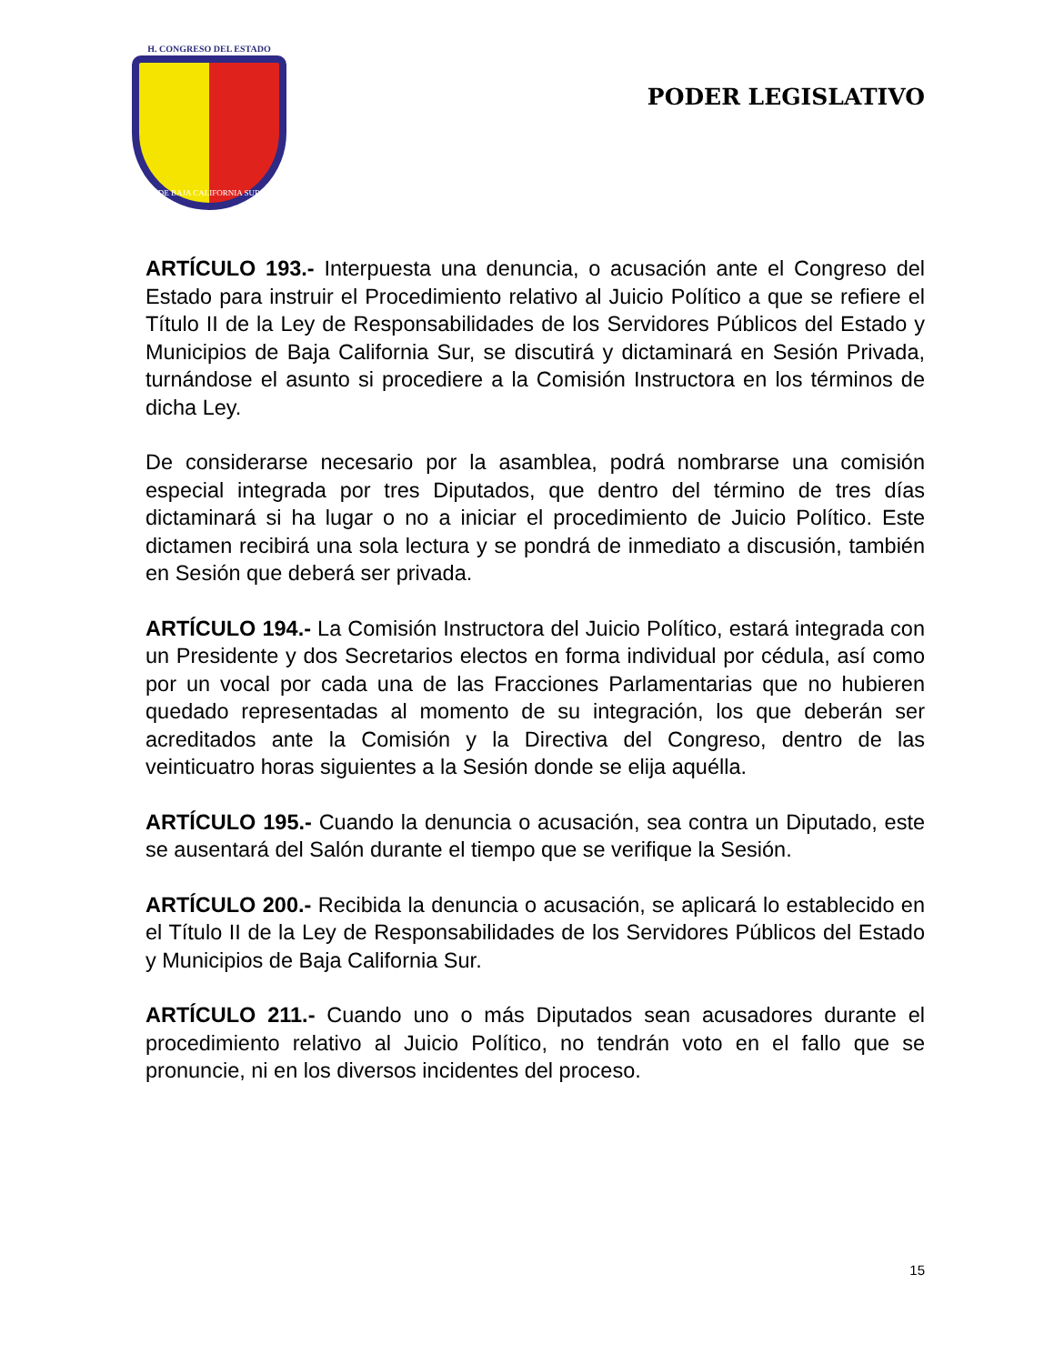H. CONGRESO DEL ESTADO
DE BAJA CALIFORNIA SUR
PODER LEGISLATIVO
ARTÍCULO 193.- Interpuesta una denuncia, o acusación ante el Congreso del Estado para instruir el Procedimiento relativo al Juicio Político a que se refiere el Título II de la Ley de Responsabilidades de los Servidores Públicos del Estado y Municipios de Baja California Sur, se discutirá y dictaminará en Sesión Privada, turnándose el asunto si procediere a la Comisión Instructora en los términos de dicha Ley.
De considerarse necesario por la asamblea, podrá nombrarse una comisión especial integrada por tres Diputados, que dentro del término de tres días dictaminará si ha lugar o no a iniciar el procedimiento de Juicio Político. Este dictamen recibirá una sola lectura y se pondrá de inmediato a discusión, también en Sesión que deberá ser privada.
ARTÍCULO 194.- La Comisión Instructora del Juicio Político, estará integrada con un Presidente y dos Secretarios electos en forma individual por cédula, así como por un vocal por cada una de las Fracciones Parlamentarias que no hubieren quedado representadas al momento de su integración, los que deberán ser acreditados ante la Comisión y la Directiva del Congreso, dentro de las veinticuatro horas siguientes a la Sesión donde se elija aquélla.
ARTÍCULO 195.- Cuando la denuncia o acusación, sea contra un Diputado, este se ausentará del Salón durante el tiempo que se verifique la Sesión.
ARTÍCULO 200.- Recibida la denuncia o acusación, se aplicará lo establecido en el Título II de la Ley de Responsabilidades de los Servidores Públicos del Estado y Municipios de Baja California Sur.
ARTÍCULO 211.- Cuando uno o más Diputados sean acusadores durante el procedimiento relativo al Juicio Político, no tendrán voto en el fallo que se pronuncie, ni en los diversos incidentes del proceso.
15